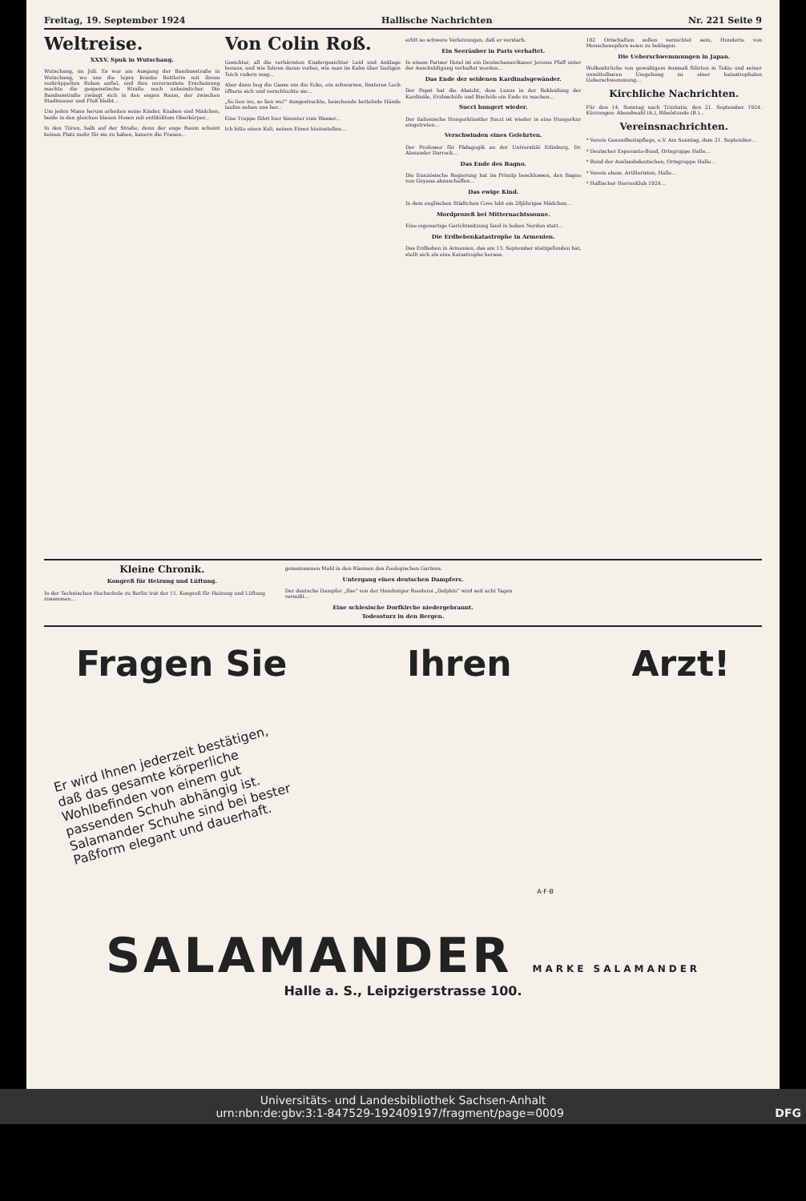Freitag, 19. September 1924 Hallische Nachrichten Nr. 221 Seite 9
Weltreise.
XXXV. Spuk in Wutschang.
Wutschang, im Juli. Es war am Ausgang der Bambusstraße in Wutschang, wo uns die lepra kranke Bettlerin mit ihrem verkrüppelten Buben anfiel, und ihre unvermutete Erscheinung machte die gespenstische Straße noch unheimlicher. Die Bambusstraße zwängt sich in den engen Raum, der zwischen Stadtmauer und Fluß bleibt...
Um jeden Mann herum arbeiten seine Kinder, Knaben und Mädchen, beide in den gleichen blauen Hosen mit entblößtem Oberkörper...
In den Türen, halb auf der Straße, denn der enge Raum scheint keinen Platz mehr für sie zu haben, kauern die Frauen...
Von Colin Roß.
Gesichter, all die verhärmten Kindergesichter Leid und Anklage heraus, und wie fuhren daran vorbei, wie man im Kahn über fauligen Teich rudern mag...
Aber dann bog die Gasse um die Ecke, ein schwarzes, finsteres Loch öffnete sich und verschluckte sie...
„So lien wo, so lien wo!“ Ausgestreckte, heischende bettelnde Hände laufen neben uns her...
Eine Treppe führt hier hinunter zum Wasser...
Ich bitte einen Kuli, seinen Eimer hinzustellen...
erlitt so schwere Verletzungen, daß er verstarb.
Ein Seeräuber in Paris verhaftet.
In einem Pariser Hotel ist ein Deutschamerikaner Jerome Pfaff unter der Anschuldigung verhaftet worden...
Das Ende der seidenen Kardinalsgewänder.
Der Papst hat die Absicht, dem Luxus in der Bekleidung der Kardinäle, Erzbischöfe und Bischöfe ein Ende zu machen...
Succi hungert wieder.
Der italienische Hungerkünstler Succi ist wieder in eine Hungerkur eingetreten...
Verschwinden eines Gelehrten.
Der Professor für Pädagogik an der Universität Edinburg, Dr. Alexander Darrock...
Das Ende des Bagno.
Die französische Regierung hat im Prinzip beschlossen, den Bagno von Guyana abzuschaffen...
Das ewige Kind.
In dem englischen Städtchen Cove lebt ein 28jähriges Mädchen...
Mordprozeß bei Mitternachtssonne.
Eine eigenartige Gerichtssitzung fand in hohen Norden statt...
Die Erdbebenkatastrophe in Armenien.
Das Erdbeben in Armenien, das am 13. September stattgefunden hat, stellt sich als eine Katastrophe heraus.
102 Ortschaften sollen vernichtet sein, Hunderte von Menschenopfern seien zu beklagen.
Die Ueberschwemmungen in Japan.
Wolkenbrüche von gewaltigem Ausmaß führten in Tokio und seiner unmittelbaren Umgebung zu einer katastrophalen Ueberschwemmung...
Kirchliche Nachrichten.
Für den 14. Sonntag nach Trinitatis, den 21. September 1924. Kürzungen: Abendmahl (A.), Bibelstunde (B.)...
Vereinsnachrichten.
* Verein Gesundheitspflege, e.V. Am Sonntag, dem 21. September...
* Deutscher Esperanto-Bund, Ortsgruppe Halle...
* Bund der Auslandsdeutschen, Ortsgruppe Halle...
* Verein ehem. Artilleristen, Halle...
* Hallischer Herrenklub 1924...
Kleine Chronik.
Kongreß für Heizung und Lüftung.
In der Technischen Hochschule zu Berlin trat der 11. Kongreß für Heizung und Lüftung zusammen...
gemeinsamen Mahl in den Räumen des Zoologischen Gartens.
Untergang eines deutschen Dampfers.
Der deutsche Dampfer „Ilse“ von der Hamburger Reederei „Delphin“ wird seit acht Tagen vermißt...
Eine schlesische Dorfkirche niedergebrannt.
Todessturz in den Bergen.
Fragen Sie Ihren Arzt!
Er wird Ihnen jederzeit bestätigen, daß das gesamte körperliche Wohlbefinden von einem gut passenden Schuh abhängig ist. Salamander Schuhe sind bei bester Paßform elegant und dauerhaft.
A·F·B
SALAMANDER MARKE SALAMANDER
Halle a. S., Leipzigerstrasse 100.
Universitäts- und Landesbibliothek Sachsen-Anhalt
urn:nbn:de:gbv:3:1-847529-192409197/fragment/page=0009 DFG